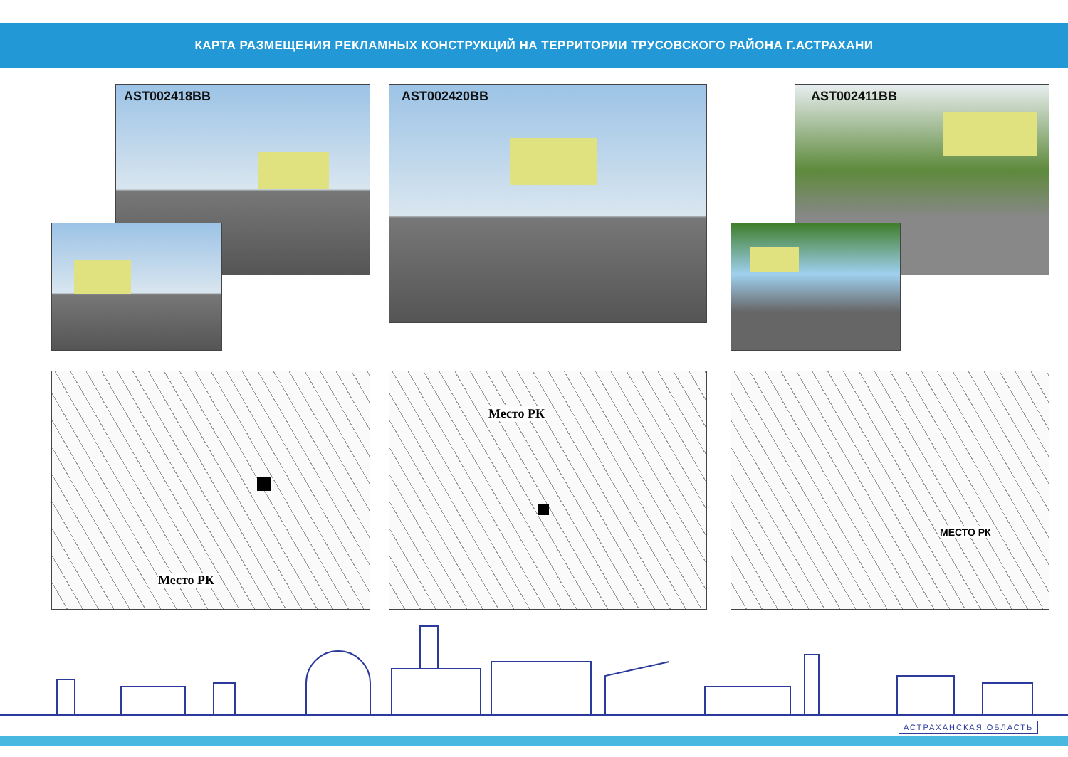КАРТА РАЗМЕЩЕНИЯ РЕКЛАМНЫХ КОНСТРУКЦИЙ НА ТЕРРИТОРИИ ТРУСОВСКОГО РАЙОНА Г.АСТРАХАНИ
AST002418BB AST002420BB AST002411BB
Место РК
Место РК
МЕСТО РК
АСТРАХАНСКАЯ ОБЛАСТЬ